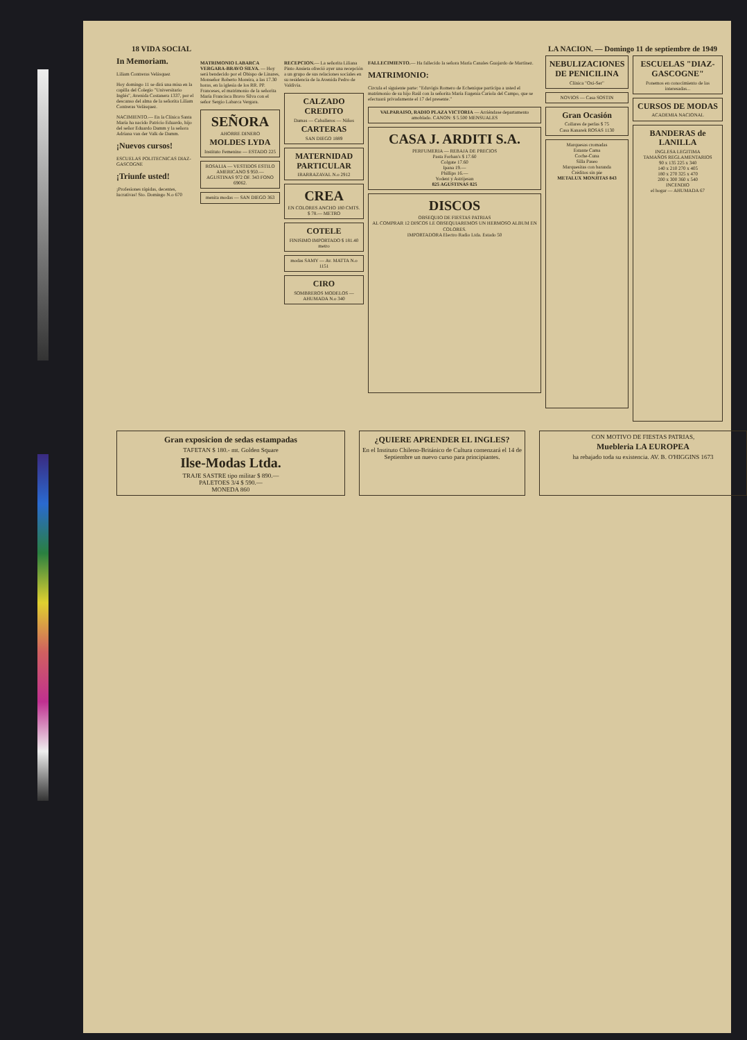18 VIDA SOCIAL LA NACION. — Domingo 11 de septiembre de 1949
In Memoriam.
Liliam Contreras Velásquez
Hoy domingo 11 se dirá una misa en la capilla del Colegio "Universitario Inglés", Avenida Costanera 1337, por el descanso del alma de la señorita Liliam Contreras Velásquez.
NACIMIENTO.— En la Clínica Santa María ha nacido Patricio Eduardo, hijo del señor Eduardo Damm y la señora Adriana van der Valk de Damm.
¡Nuevos cursos!
ESCUELAS POLITECNICAS DIAZ-GASCOGNE
¡Triunfe usted!
¡Profesiones rápidas, decentes, lucrativas! Sto. Domingo N.o 670
MATRIMONIO LABARCA VERGARA-BRAVO SILVA. — Hoy será bendecido por el Obispo de Linares, Monseñor Roberto Moreira, a las 17.30 horas, en la iglesia de los RR. PP. Franceses, el matrimonio de la señorita María Francisca Bravo Silva con el señor Sergio Labarca Vergara.
SEÑORA
AHORRE DINERO
MOLDES LYDA
Instituto Femenino — ESTADO 225
ROSALIA — VESTIDOS ESTILO AMERICANO $ 950.— AGUSTINAS 972 OF. 343 FONO 69062.
menita modas — SAN DIEGO 363
RECEPCION.— La señorita Liliana Pinto Ansieta ofreció ayer una recepción a un grupo de sus relaciones sociales en su residencia de la Avenida Pedro de Valdivia.
CALZADO CREDITO
Damas — Caballeros — Niños
CARTERAS
SAN DIEGO 1889
MATERNIDAD PARTICULAR
IRARRAZAVAL N.o 2912
CREA
EN COLORES ANCHO 180 CMTS. $ 78.— METRO
COTELE
FINISIMO IMPORTADO $ 181.40 metro
modas SAMY — Av. MATTA N.o 1151
CIRO
SOMBREROS MODELOS — AHUMADA N.o 340
FALLECIMIENTO.— Ha fallecido la señora María Canales Guajardo de Martínez.
MATRIMONIO:
Circula el siguiente parte: "Eduvigis Romero de Echenique participa a usted el matrimonio de su hijo Raúl con la señorita María Eugenia Cariola del Campo, que se efectuará privadamente el 17 del presente."
VALPARAISO, RADIO PLAZA VICTORIA — Arriéndase departamento amoblado. CANON: $ 5.500 MENSUALES
CASA J. ARDITI S.A.
PERFUMERIA — REBAJA DE PRECIOS
Pasta Forhan's $ 17.60
Colgate 17.60
Ipana 19.—
Phillips 16.—
Yodent y Astrijesan
825 AGUSTINAS 825
DISCOS
OBSEQUIO DE FIESTAS PATRIAS
AL COMPRAR 12 DISCOS LE OBSEQUIAREMOS UN HERMOSO ALBUM EN COLORES.
IMPORTADORA Electro Radio Ltda. Estado 50
NEBULIZACIONES DE PENICILINA
Clínica "Oxi-Ser"
NOVIOS — Casa SOSTIN
Gran Ocasión
Collares de perlas $ 75
Casa Kanarek ROSAS 1130
Marquesas cromadas
Estante Cama
Coche-Cuna
Silla Paseo
Marquesitas con baranda
Créditos sin pie
METALUX MONJITAS 843
ESCUELAS "DIAZ-GASCOGNE"
Ponemos en conocimiento de las interesadas...
CURSOS DE MODAS
ACADEMIA NACIONAL
BANDERAS de LANILLA
INGLESA LEGITIMA
TAMAÑOS REGLAMENTARIOS
90 x 135 225 x 340
140 x 210 270 x 405
180 x 270 325 x 470
200 x 300 360 x 540
INCENDIO
el hogar — AHUMADA 67
Gran exposicion de sedas estampadas
TAFETAN $ 180.- mt. Golden Square
Ilse-Modas Ltda.
TRAJE SASTRE tipo militar $ 890.—
PALETOES 3/4 $ 590.—
MONEDA 860
¿QUIERE APRENDER EL INGLES?
En el Instituto Chileno-Británico de Cultura comenzará el 14 de Septiembre un nuevo curso para principiantes.
CON MOTIVO DE FIESTAS PATRIAS,
Muebleria LA EUROPEA
ha rebajado toda su existencia. AV. B. O'HIGGINS 1673